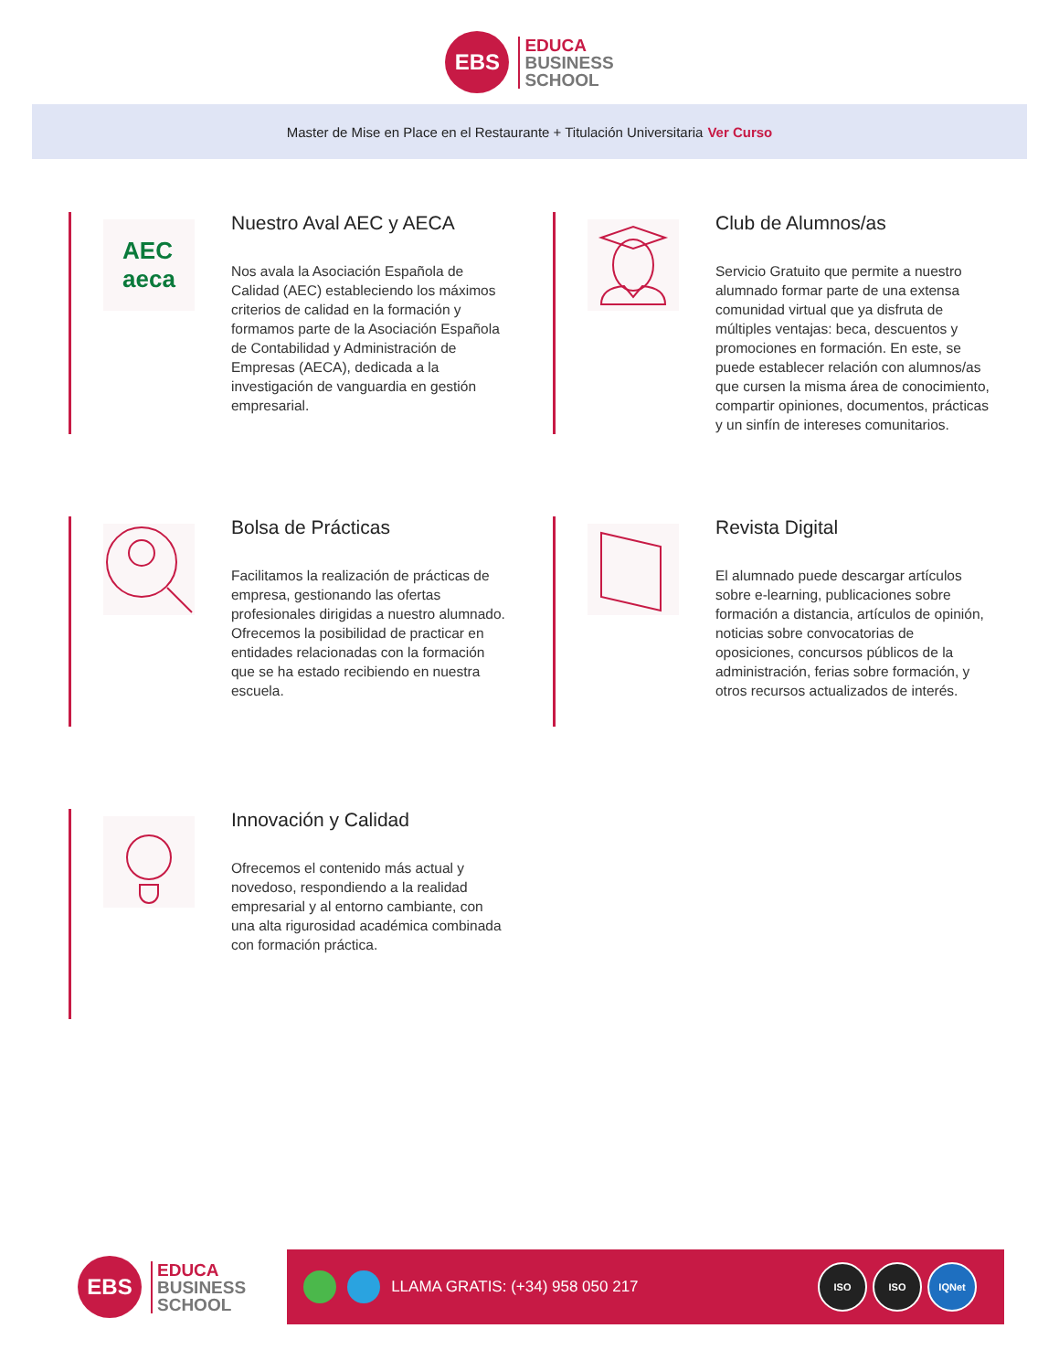EBS
EDUCA
BUSINESS
SCHOOL
Master de Mise en Place en el Restaurante + Titulación Universitaria Ver Curso
AEC
aeca
Nuestro Aval AEC y AECA
Nos avala la Asociación Española de Calidad (AEC) estableciendo los máximos criterios de calidad en la formación y formamos parte de la Asociación Española de Contabilidad y Administración de Empresas (AECA), dedicada a la investigación de vanguardia en gestión empresarial.
Club de Alumnos/as
Servicio Gratuito que permite a nuestro alumnado formar parte de una extensa comunidad virtual que ya disfruta de múltiples ventajas: beca, descuentos y promociones en formación. En este, se puede establecer relación con alumnos/as que cursen la misma área de conocimiento, compartir opiniones, documentos, prácticas y un sinfín de intereses comunitarios.
Bolsa de Prácticas
Facilitamos la realización de prácticas de empresa, gestionando las ofertas profesionales dirigidas a nuestro alumnado. Ofrecemos la posibilidad de practicar en entidades relacionadas con la formación que se ha estado recibiendo en nuestra escuela.
Revista Digital
El alumnado puede descargar artículos sobre e-learning, publicaciones sobre formación a distancia, artículos de opinión, noticias sobre convocatorias de oposiciones, concursos públicos de la administración, ferias sobre formación, y otros recursos actualizados de interés.
Innovación y Calidad
Ofrecemos el contenido más actual y novedoso, respondiendo a la realidad empresarial y al entorno cambiante, con una alta rigurosidad académica combinada con formación práctica.
EBS
EDUCA
BUSINESS
SCHOOL
LLAMA GRATIS: (+34) 958 050 217
ISO ISO IQNet